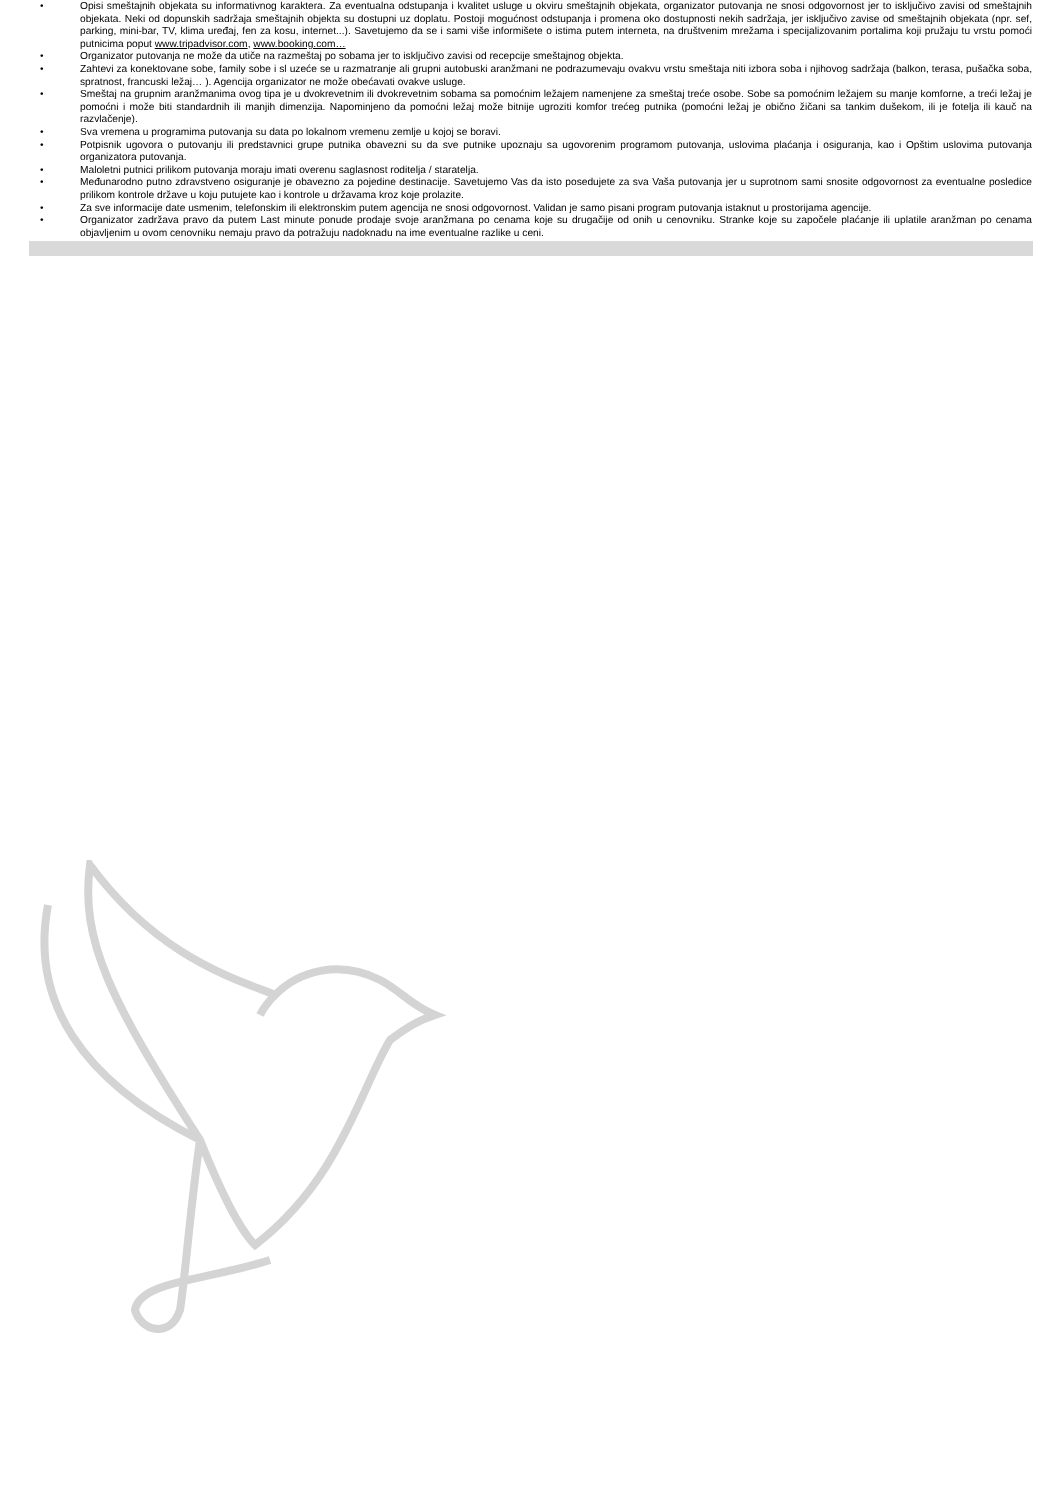• Opisi smeštajnih objekata su informativnog karaktera. Za eventualna odstupanja i kvalitet usluge u okviru smeštajnih objekata, organizator putovanja ne snosi odgovornost jer to isključivo zavisi od smeštajnih objekata. Neki od dopunskih sadržaja smeštajnih objekta su dostupni uz doplatu. Postoji mogućnost odstupanja i promena oko dostupnosti nekih sadržaja, jer isključivo zavise od smeštajnih objekata (npr. sef, parking, mini-bar, TV, klima uređaj, fen za kosu, internet...). Savetujemo da se i sami više informišete o istima putem interneta, na društvenim mrežama i specijalizovanim portalima koji pružaju tu vrstu pomoći putnicima poput www.tripadvisor.com, www.booking.com…
• Organizator putovanja ne može da utiče na razmeštaj po sobama jer to isključivo zavisi od recepcije smeštajnog objekta.
• Zahtevi za konektovane sobe, family sobe i sl uzeće se u razmatranje ali grupni autobuski aranžmani ne podrazumevaju ovakvu vrstu smeštaja niti izbora soba i njihovog sadržaja (balkon, terasa, pušačka soba, spratnost, francuski ležaj… ). Agencija organizator ne može obećavati ovakve usluge.
• Smeštaj na grupnim aranžmanima ovog tipa je u dvokrevetnim ili dvokrevetnim sobama sa pomoćnim ležajem namenjene za smeštaj treće osobe. Sobe sa pomoćnim ležajem su manje komforne, a treći ležaj je pomoćni i može biti standardnih ili manjih dimenzija. Napominjeno da pomoćni ležaj može bitnije ugroziti komfor trećeg putnika (pomoćni ležaj je obično žičani sa tankim dušekom, ili je fotelja ili kauč na razvlačenje).
• Sva vremena u programima putovanja su data po lokalnom vremenu zemlje u kojoj se boravi.
• Potpisnik ugovora o putovanju ili predstavnici grupe putnika obavezni su da sve putnike upoznaju sa ugovorenim programom putovanja, uslovima plaćanja i osiguranja, kao i Opštim uslovima putovanja organizatora putovanja.
• Maloletni putnici prilikom putovanja moraju imati overenu saglasnost roditelja / staratelja.
• Međunarodno putno zdravstveno osiguranje je obavezno za pojedine destinacije. Savetujemo Vas da isto posedujete za sva Vaša putovanja jer u suprotnom sami snosite odgovornost za eventualne posledice prilikom kontrole države u koju putujete kao i kontrole u državama kroz koje prolazite.
• Za sve informacije date usmenim, telefonskim ili elektronskim putem agencija ne snosi odgovornost. Validan je samo pisani program putovanja istaknut u prostorijama agencije.
• Organizator zadržava pravo da putem Last minute ponude prodaje svoje aranžmana po cenama koje su drugačije od onih u cenovniku. Stranke koje su započele plaćanje ili uplatile aranžman po cenama objavljenim u ovom cenovniku nemaju pravo da potražuju nadoknadu na ime eventualne razlike u ceni.